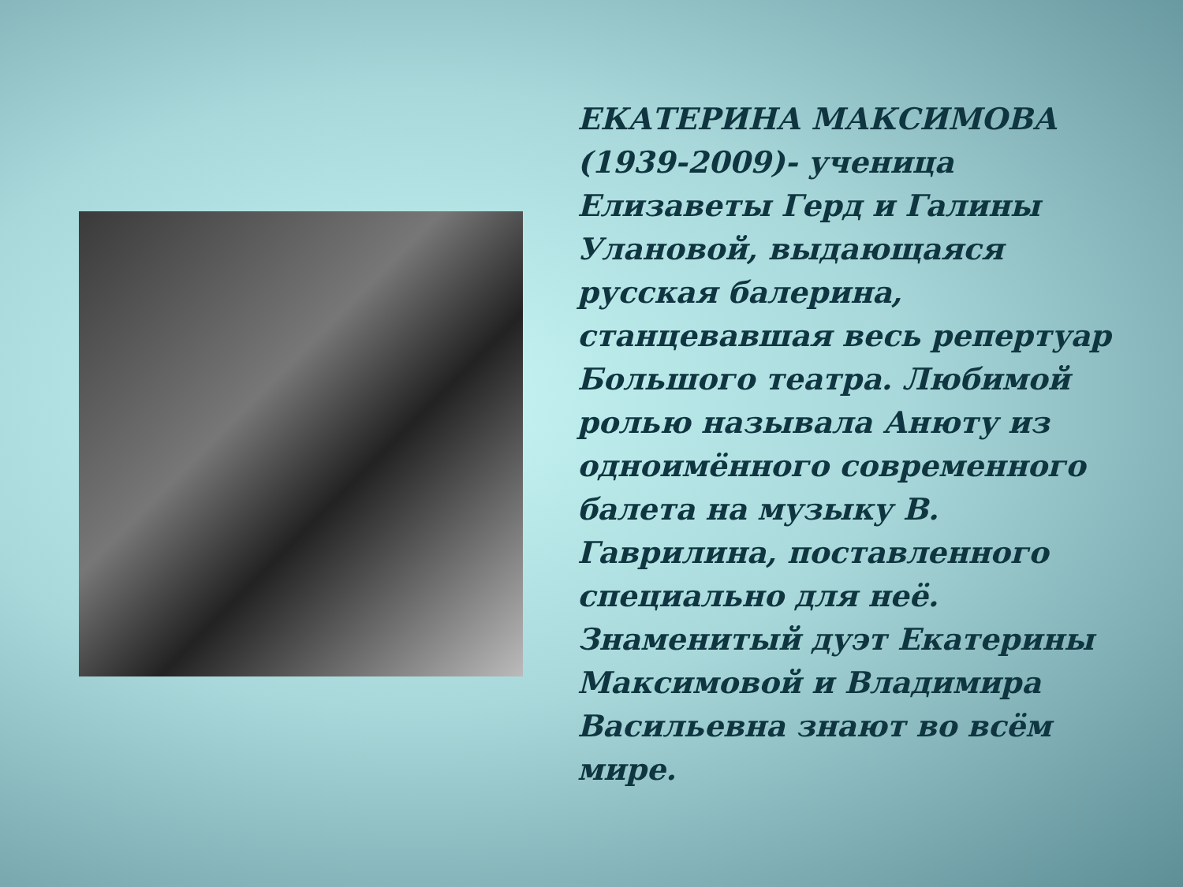ЕКАТЕРИНА МАКСИМОВА (1939-2009)- ученица Елизаветы Герд и Галины Улановой, выдающаяся русская балерина, станцевавшая весь репертуар Большого театра. Любимой ролью называла Анюту из одноимённого современного балета на музыку В. Гаврилина, поставленного специально для неё. Знаменитый дуэт Екатерины Максимовой и Владимира Васильевна знают во всём мире.